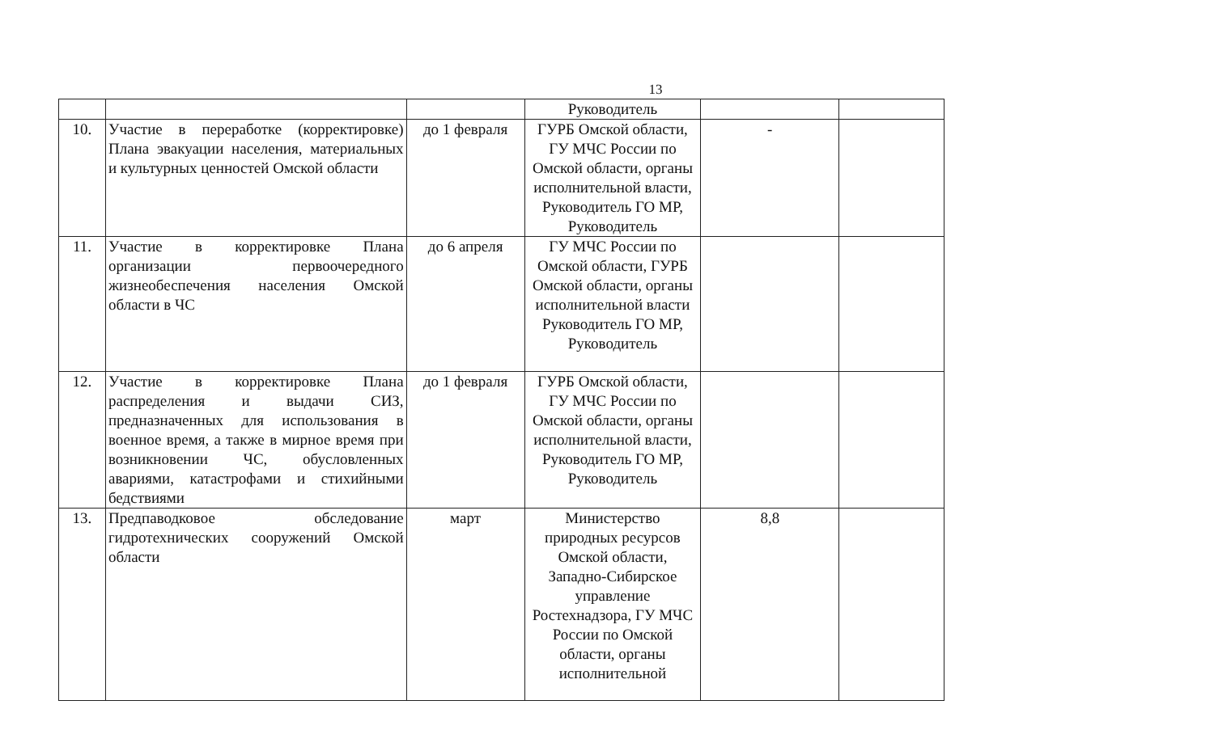13
| | | | Руководитель | | |
| 10. | Участие в переработке (корректировке) Плана эвакуации населения, материальных и культурных ценностей Омской области | до 1 февраля | ГУРБ Омской области, ГУ МЧС России по Омской области, органы исполнительной власти, Руководитель ГО МР, Руководитель | - | |
| 11. | Участие в корректировке Плана организации первоочередного жизнеобеспечения населения Омской области в ЧС | до 6 апреля | ГУ МЧС России по Омской области, ГУРБ Омской области, органы исполнительной власти Руководитель ГО МР, Руководитель | | |
| 12. | Участие в корректировке Плана распределения и выдачи СИЗ, предназначенных для использования в военное время, а также в мирное время при возникновении ЧС, обусловленных авариями, катастрофами и стихийными бедствиями | до 1 февраля | ГУРБ Омской области, ГУ МЧС России по Омской области, органы исполнительной власти, Руководитель ГО МР, Руководитель | | |
| 13. | Предпаводковое обследование гидротехнических сооружений Омской области | март | Министерство природных ресурсов Омской области, Западно-Сибирское управление Ростехнадзора, ГУ МЧС России по Омской области, органы исполнительной | 8,8 | |